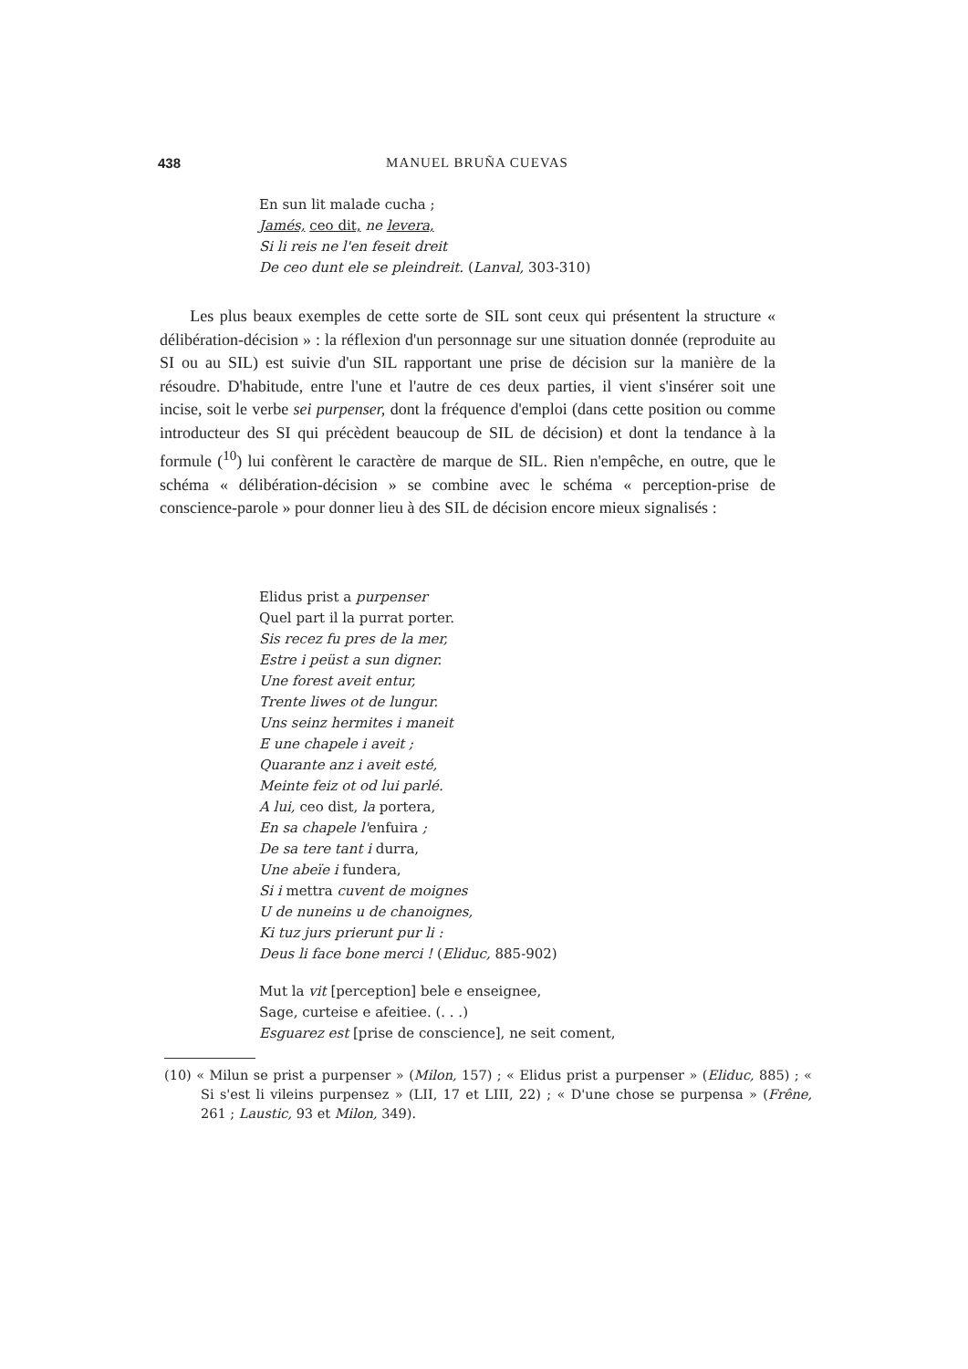438
MANUEL BRUÑA CUEVAS
En sun lit malade cucha ;
Jamés, ceo dit, ne levera,
Si li reis ne l'en feseit dreit
De ceo dunt ele se pleindreit. (Lanval, 303-310)
Les plus beaux exemples de cette sorte de SIL sont ceux qui présentent la structure « délibération-décision » : la réflexion d'un personnage sur une situation donnée (reproduite au SI ou au SIL) est suivie d'un SIL rapportant une prise de décision sur la manière de la résoudre. D'habitude, entre l'une et l'autre de ces deux parties, il vient s'insérer soit une incise, soit le verbe sei purpenser, dont la fréquence d'emploi (dans cette position ou comme introducteur des SI qui précèdent beaucoup de SIL de décision) et dont la tendance à la formule (<sup>10</sup>) lui confèrent le caractère de marque de SIL. Rien n'empêche, en outre, que le schéma « délibération-décision » se combine avec le schéma « perception-prise de conscience-parole » pour donner lieu à des SIL de décision encore mieux signalisés :
Elidus prist a purpenser
Quel part il la purrat porter.
Sis recez fu pres de la mer,
Estre i peüst a sun digner.
Une forest aveit entur,
Trente liwes ot de lungur.
Uns seinz hermites i maneit
E une chapele i aveit ;
Quarante anz i aveit esté,
Meinte feiz ot od lui parlé.
A lui, ceo dist, la portera,
En sa chapele l'enfuira ;
De sa tere tant i durra,
Une abeïe i fundera,
Si i mettra cuvent de moignes
U de nuneins u de chanoignes,
Ki tuz jurs prierunt pur li :
Deus li face bone merci ! (Eliduc, 885-902)
Mut la vit [perception] bele e enseignee,
Sage, curteise e afeitiee. (. . .)
Esguarez est [prise de conscience], ne seit coment,
(10) « Milun se prist a purpenser » (Milon, 157) ; « Elidus prist a purpenser » (Eliduc, 885) ; « Si s'est li vileins purpensez » (LII, 17 et LIII, 22) ; « D'une chose se purpensa » (Frêne, 261 ; Laustic, 93 et Milon, 349).